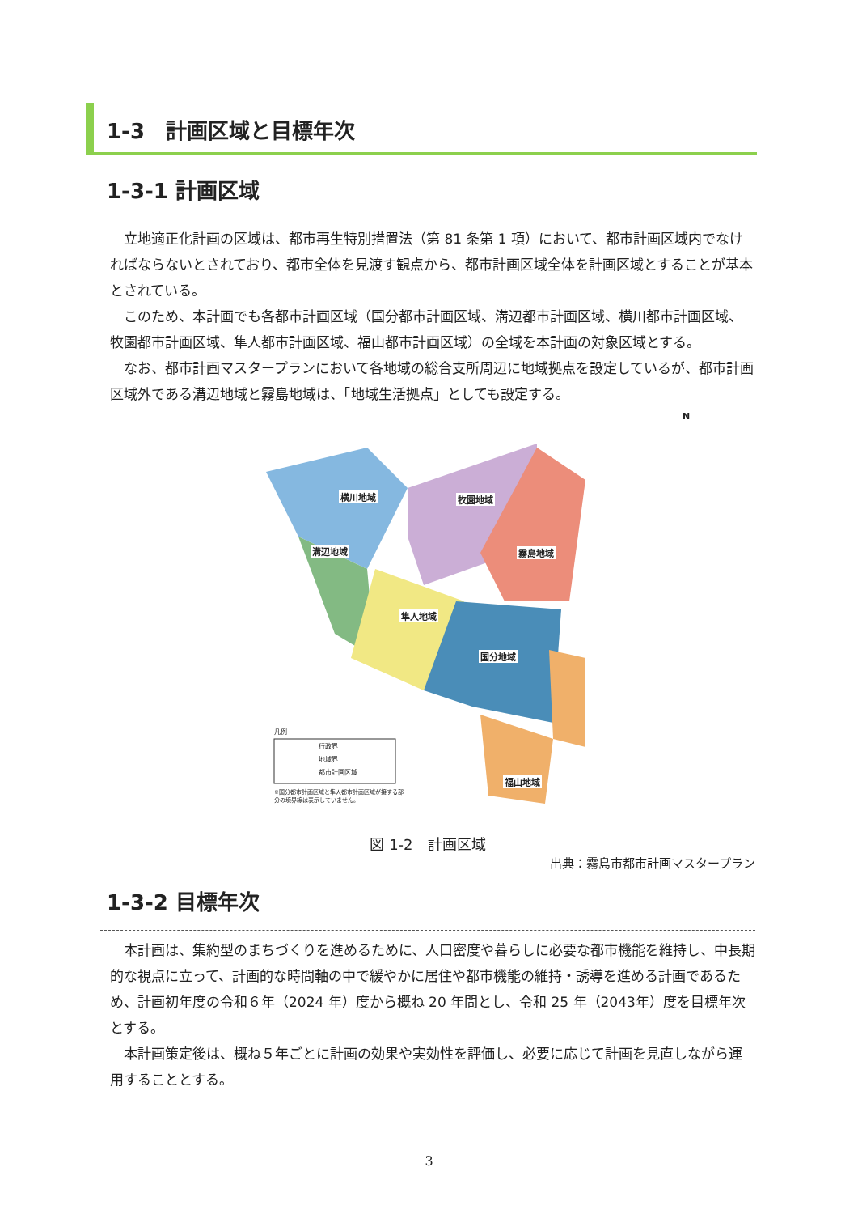1-3　計画区域と目標年次
1-3-1 計画区域
立地適正化計画の区域は、都市再生特別措置法（第 81 条第 1 項）において、都市計画区域内でなければならないとされており、都市全体を見渡す観点から、都市計画区域全体を計画区域とすることが基本とされている。
このため、本計画でも各都市計画区域（国分都市計画区域、溝辺都市計画区域、横川都市計画区域、牧園都市計画区域、隼人都市計画区域、福山都市計画区域）の全域を本計画の対象区域とする。
なお、都市計画マスタープランにおいて各地域の総合支所周辺に地域拠点を設定しているが、都市計画区域外である溝辺地域と霧島地域は、「地域生活拠点」としても設定する。
横川地域 牧園地域
溝辺地域 霧島地域
隼人地域
国分地域
福山地域
N
凡例
行政界
地域界
都市計画区域
※国分都市計画区域と隼人都市計画区域が接する部分の境界線は表示していません。
図 1-2　計画区域
出典：霧島市都市計画マスタープラン
1-3-2 目標年次
本計画は、集約型のまちづくりを進めるために、人口密度や暮らしに必要な都市機能を維持し、中長期的な視点に立って、計画的な時間軸の中で緩やかに居住や都市機能の維持・誘導を進める計画であるため、計画初年度の令和６年（2024 年）度から概ね 20 年間とし、令和 25 年（2043年）度を目標年次とする。
本計画策定後は、概ね５年ごとに計画の効果や実効性を評価し、必要に応じて計画を見直しながら運用することとする。
3